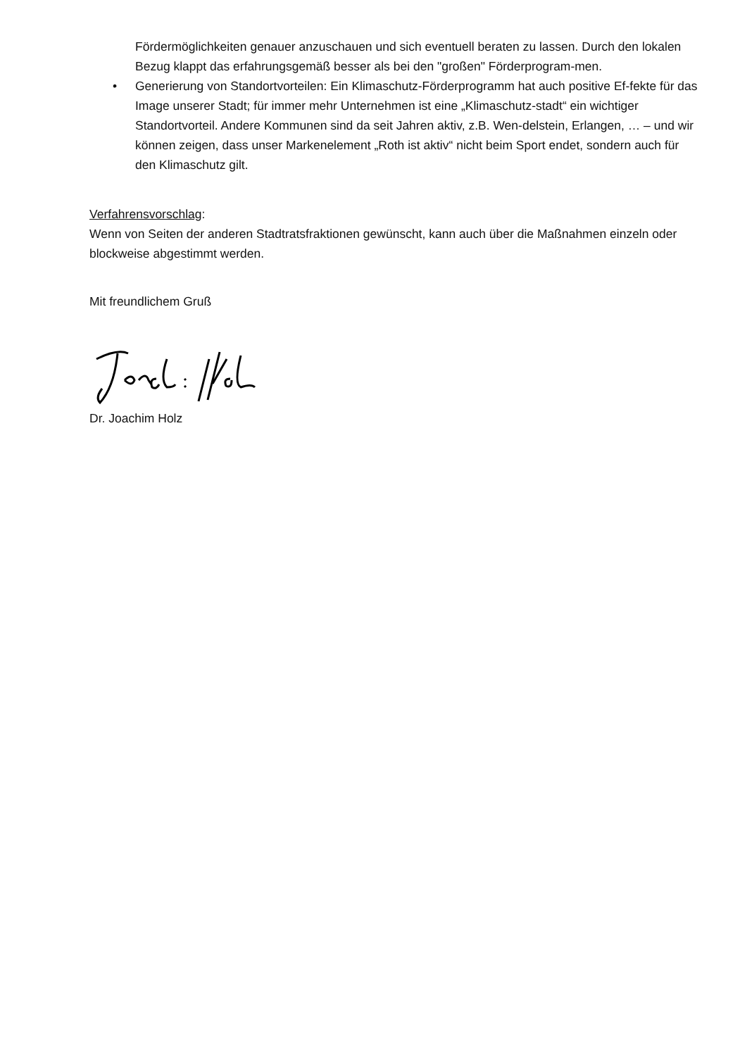Fördermöglichkeiten genauer anzuschauen und sich eventuell beraten zu lassen. Durch den lokalen Bezug klappt das erfahrungsgemäß besser als bei den "großen" Förderprogram-men.
• Generierung von Standortvorteilen: Ein Klimaschutz-Förderprogramm hat auch positive Ef-fekte für das Image unserer Stadt; für immer mehr Unternehmen ist eine „Klimaschutz-stadt“ ein wichtiger Standortvorteil. Andere Kommunen sind da seit Jahren aktiv, z.B. Wen-delstein, Erlangen, … – und wir können zeigen, dass unser Markenelement „Roth ist aktiv“ nicht beim Sport endet, sondern auch für den Klimaschutz gilt.
Verfahrensvorschlag:
Wenn von Seiten der anderen Stadtratsfraktionen gewünscht, kann auch über die Maßnahmen einzeln oder blockweise abgestimmt werden.
Mit freundlichem Gruß
Dr. Joachim Holz